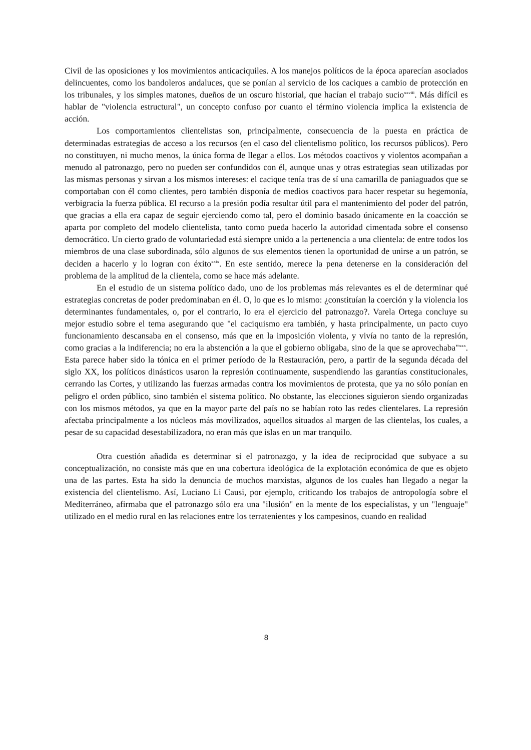Civil de las oposiciones y los movimientos anticaciquiles. A los manejos políticos de la época aparecían asociados delincuentes, como los bandoleros andaluces, que se ponían al servicio de los caciques a cambio de protección en los tribunales, y los simples matones, dueños de un oscuro historial, que hacían el trabajo sucio<sup>xxviii</sup>. Más difícil es hablar de "violencia estructural", un concepto confuso por cuanto el término violencia implica la existencia de acción.
Los comportamientos clientelistas son, principalmente, consecuencia de la puesta en práctica de determinadas estrategias de acceso a los recursos (en el caso del clientelismo político, los recursos públicos). Pero no constituyen, ni mucho menos, la única forma de llegar a ellos. Los métodos coactivos y violentos acompañan a menudo al patronazgo, pero no pueden ser confundidos con él, aunque unas y otras estrategias sean utilizadas por las mismas personas y sirvan a los mismos intereses: el cacique tenía tras de sí una camarilla de paniaguados que se comportaban con él como clientes, pero también disponía de medios coactivos para hacer respetar su hegemonía, verbigracia la fuerza pública. El recurso a la presión podía resultar útil para el mantenimiento del poder del patrón, que gracias a ella era capaz de seguir ejerciendo como tal, pero el dominio basado únicamente en la coacción se aparta por completo del modelo clientelista, tanto como pueda hacerlo la autoridad cimentada sobre el consenso democrático. Un cierto grado de voluntariedad está siempre unido a la pertenencia a una clientela: de entre todos los miembros de una clase subordinada, sólo algunos de sus elementos tienen la oportunidad de unirse a un patrón, se deciden a hacerlo y lo logran con éxito<sup>xxix</sup>. En este sentido, merece la pena detenerse en la consideración del problema de la amplitud de la clientela, como se hace más adelante.
En el estudio de un sistema político dado, uno de los problemas más relevantes es el de determinar qué estrategias concretas de poder predominaban en él. O, lo que es lo mismo: ¿constituían la coerción y la violencia los determinantes fundamentales, o, por el contrario, lo era el ejercicio del patronazgo?. Varela Ortega concluye su mejor estudio sobre el tema asegurando que "el caciquismo era también, y hasta principalmente, un pacto cuyo funcionamiento descansaba en el consenso, más que en la imposición violenta, y vivía no tanto de la represión, como gracias a la indiferencia; no era la abstención a la que el gobierno obligaba, sino de la que se aprovechaba"<sup>xxx</sup>. Esta parece haber sido la tónica en el primer período de la Restauración, pero, a partir de la segunda década del siglo XX, los políticos dinásticos usaron la represión continuamente, suspendiendo las garantías constitucionales, cerrando las Cortes, y utilizando las fuerzas armadas contra los movimientos de protesta, que ya no sólo ponían en peligro el orden público, sino también el sistema político. No obstante, las elecciones siguieron siendo organizadas con los mismos métodos, ya que en la mayor parte del país no se habían roto las redes clientelares. La represión afectaba principalmente a los núcleos más movilizados, aquellos situados al margen de las clientelas, los cuales, a pesar de su capacidad desestabilizadora, no eran más que islas en un mar tranquilo.
Otra cuestión añadida es determinar si el patronazgo, y la idea de reciprocidad que subyace a su conceptualización, no consiste más que en una cobertura ideológica de la explotación económica de que es objeto una de las partes. Esta ha sido la denuncia de muchos marxistas, algunos de los cuales han llegado a negar la existencia del clientelismo. Así, Luciano Li Causi, por ejemplo, criticando los trabajos de antropología sobre el Mediterráneo, afirmaba que el patronazgo sólo era una "ilusión" en la mente de los especialistas, y un "lenguaje" utilizado en el medio rural en las relaciones entre los terratenientes y los campesinos, cuando en realidad
8